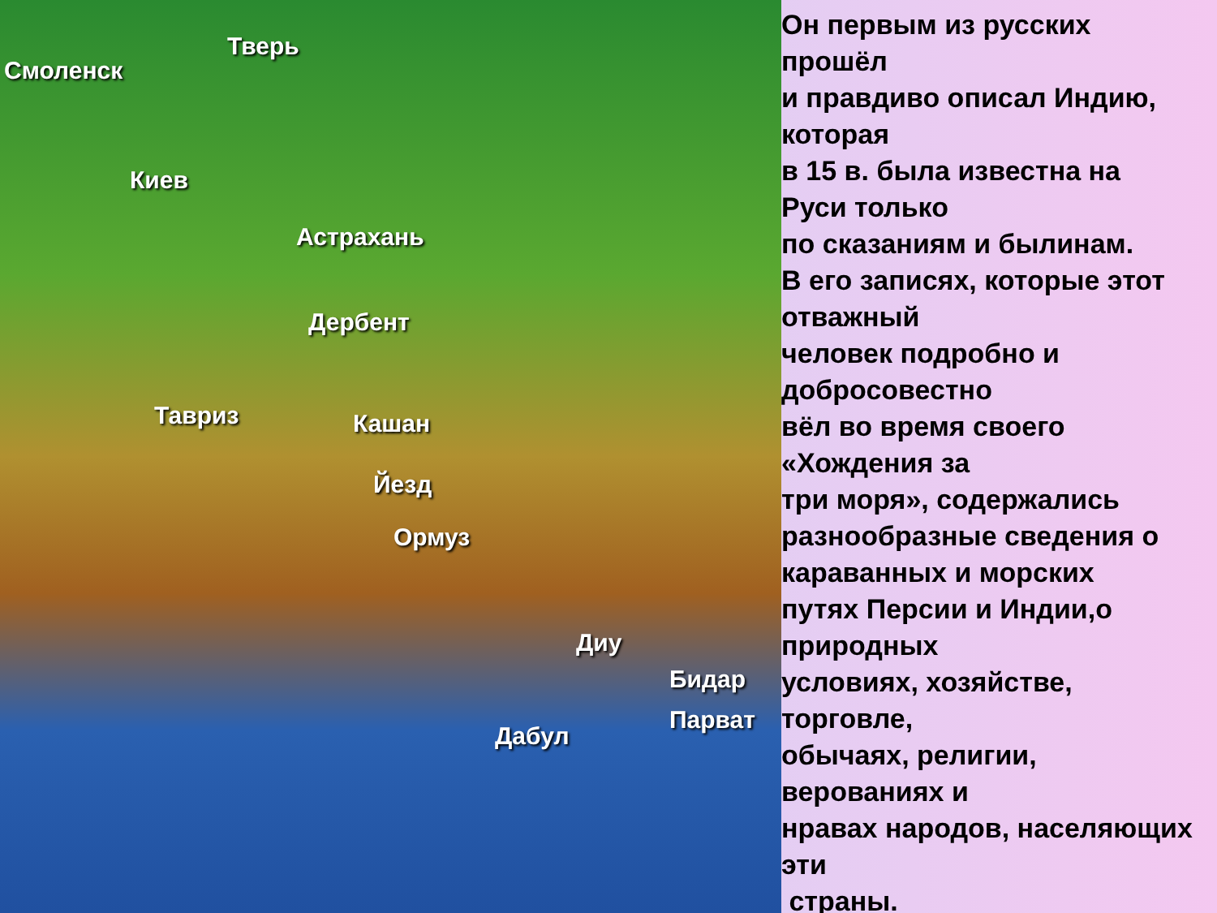Смоленск
Тверь
Киев
Астрахань
Дербент
Тавриз Кашан
Йезд
Ормуз
Диу
Бидар
Парват
Дабул
Он первым из русских
прошёл
и правдиво описал Индию,
которая
в 15 в. была известна на
Руси только
по сказаниям и былинам.
В его записях, которые этот
отважный
человек подробно и
добросовестно
вёл во время своего
«Хождения за
три моря», содержались
разнообразные сведения о
караванных и морских
путях Персии и Индии,о
природных
условиях, хозяйстве,
торговле,
обычаях, религии,
верованиях и
нравах народов, населяющих
эти
страны.